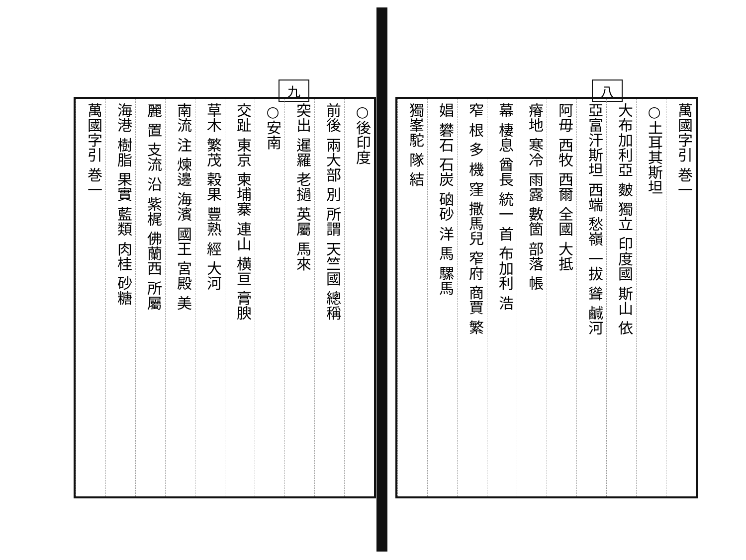九 八
萬國字引 巻一
○土耳其斯坦
大布加利亞 麬 獨立 印度國 斯山 依
亞富汗斯坦 西端 愁嶺 一拔 聳 鹹河
阿毋 西牧 西爾 全國 大抵
瘠地 寒冷 雨露 數箇 部落 帳
幕 棲息 酋長 統一 首 布加利 浩
窄 根 多 機 窪 撒馬兒 窄府 商賈 繁
娼 礬石 石炭 硇砂 洋 馬 騾馬
獨峯駝 隊 結
○後印度
前後 兩大部 別 所謂 天竺國 總稱
突出 暹羅 老撾 英屬 馬來
○安南
交趾 東京 柬埔寨 連山 横亘 膏腴
草木 繁茂 穀果 豐熟 經 大河
南流 注 煉邊 海濱 國王 宮殿 美
麗 置 支流 沿 紫梶 佛蘭西 所屬
海港 樹脂 果實 藍類 肉桂 砂糖
萬國字引 巻一